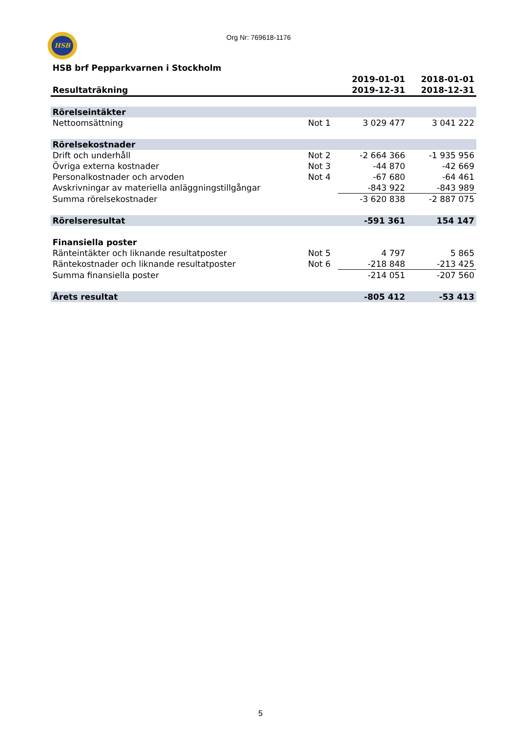HSB Org Nr: 769618-1176
HSB brf Pepparkvarnen i Stockholm
| | | 2019-01-01 | 2018-01-01 |
| --- | --- | --- | --- |
| Resultaträkning | | 2019-12-31 | 2018-12-31 |
| Rörelseintäkter | | | |
| Nettoomsättning | Not 1 | 3 029 477 | 3 041 222 |
| Rörelsekostnader | | | |
| Drift och underhåll | Not 2 | -2 664 366 | -1 935 956 |
| Övriga externa kostnader | Not 3 | -44 870 | -42 669 |
| Personalkostnader och arvoden | Not 4 | -67 680 | -64 461 |
| Avskrivningar av materiella anläggningstillgångar | | -843 922 | -843 989 |
| Summa rörelsekostnader | | -3 620 838 | -2 887 075 |
| Rörelseresultat | | -591 361 | 154 147 |
| Finansiella poster | | | |
| Ränteintäkter och liknande resultatposter | Not 5 | 4 797 | 5 865 |
| Räntekostnader och liknande resultatposter | Not 6 | -218 848 | -213 425 |
| Summa finansiella poster | | -214 051 | -207 560 |
| Årets resultat | | -805 412 | -53 413 |
5